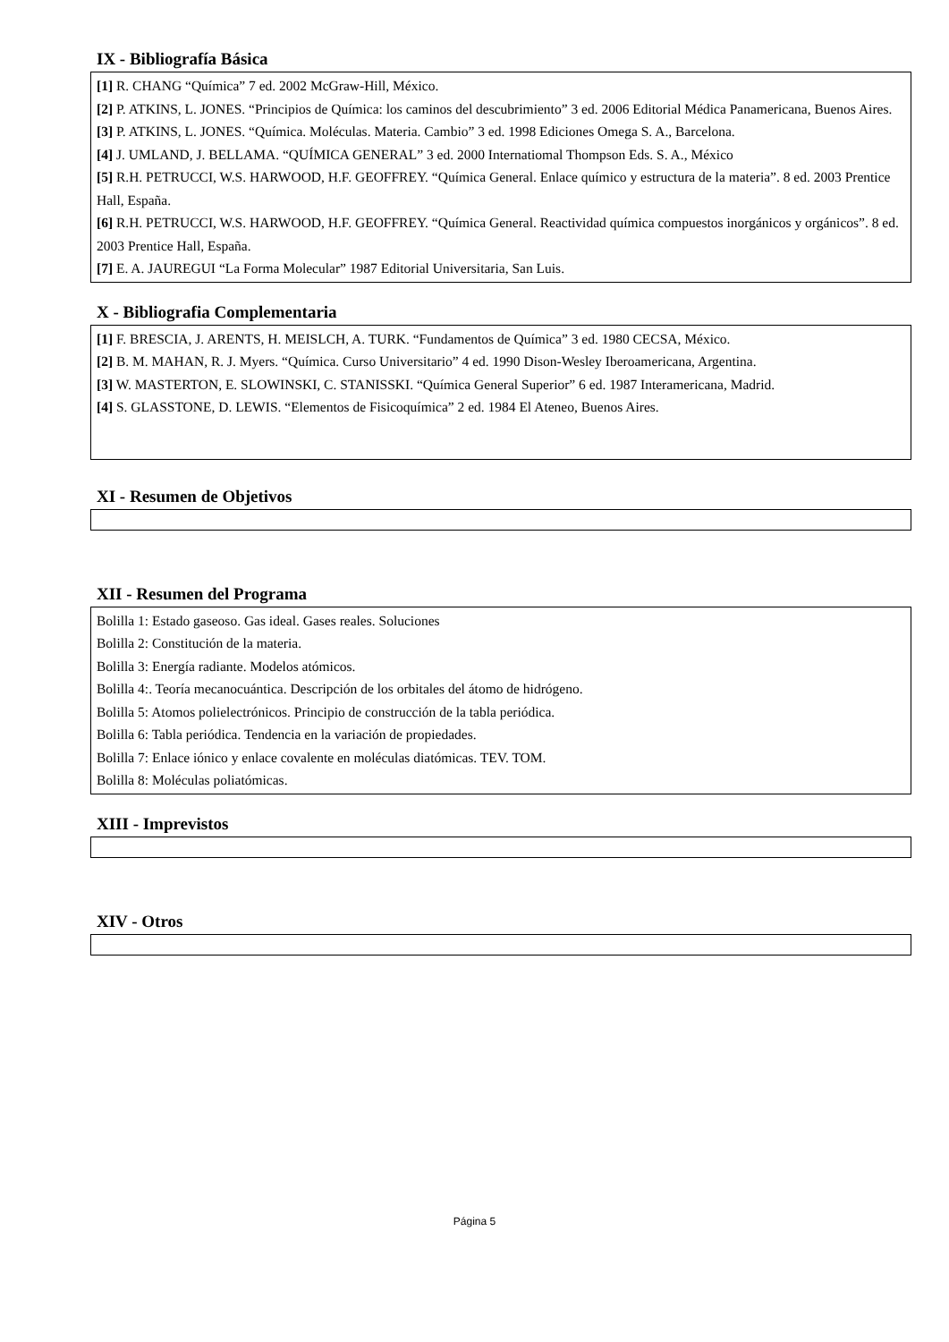IX - Bibliografía Básica
[1] R. CHANG “Química” 7 ed. 2002 McGraw-Hill, México.
[2] P. ATKINS, L. JONES. “Principios de Química: los caminos del descubrimiento” 3 ed. 2006 Editorial Médica Panamericana, Buenos Aires.
[3] P. ATKINS, L. JONES. “Química. Moléculas. Materia. Cambio” 3 ed. 1998 Ediciones Omega S. A., Barcelona.
[4] J. UMLAND, J. BELLAMA. “QUÍMICA GENERAL” 3 ed. 2000 Internatiomal Thompson Eds. S. A., México
[5] R.H. PETRUCCI, W.S. HARWOOD, H.F. GEOFFREY. “Química General. Enlace químico y estructura de la materia”. 8 ed. 2003 Prentice Hall, España.
[6] R.H. PETRUCCI, W.S. HARWOOD, H.F. GEOFFREY. “Química General. Reactividad química compuestos inorgánicos y orgánicos”. 8 ed. 2003 Prentice Hall, España.
[7] E. A. JAUREGUI “La Forma Molecular” 1987 Editorial Universitaria, San Luis.
X - Bibliografia Complementaria
[1] F. BRESCIA, J. ARENTS, H. MEISLCH, A. TURK. “Fundamentos de Química” 3 ed. 1980 CECSA, México.
[2] B. M. MAHAN, R. J. Myers. “Química. Curso Universitario” 4 ed. 1990 Dison-Wesley Iberoamericana, Argentina.
[3] W. MASTERTON, E. SLOWINSKI, C. STANISSKI. “Química General Superior” 6 ed. 1987 Interamericana, Madrid.
[4] S. GLASSTONE, D. LEWIS. “Elementos de Fisicoquímica” 2 ed. 1984 El Ateneo, Buenos Aires.
XI - Resumen de Objetivos
XII - Resumen del Programa
Bolilla 1: Estado gaseoso. Gas ideal. Gases reales. Soluciones
Bolilla 2: Constitución de la materia.
Bolilla 3: Energía radiante. Modelos atómicos.
Bolilla 4:. Teoría mecanocuántica. Descripción de los orbitales del átomo de hidrógeno.
Bolilla 5: Atomos polielectrónicos. Principio de construcción de la tabla periódica.
Bolilla 6: Tabla periódica. Tendencia en la variación de propiedades.
Bolilla 7: Enlace iónico y enlace covalente en moléculas diatómicas. TEV. TOM.
Bolilla 8: Moléculas poliatómicas.
XIII - Imprevistos
XIV - Otros
Página 5